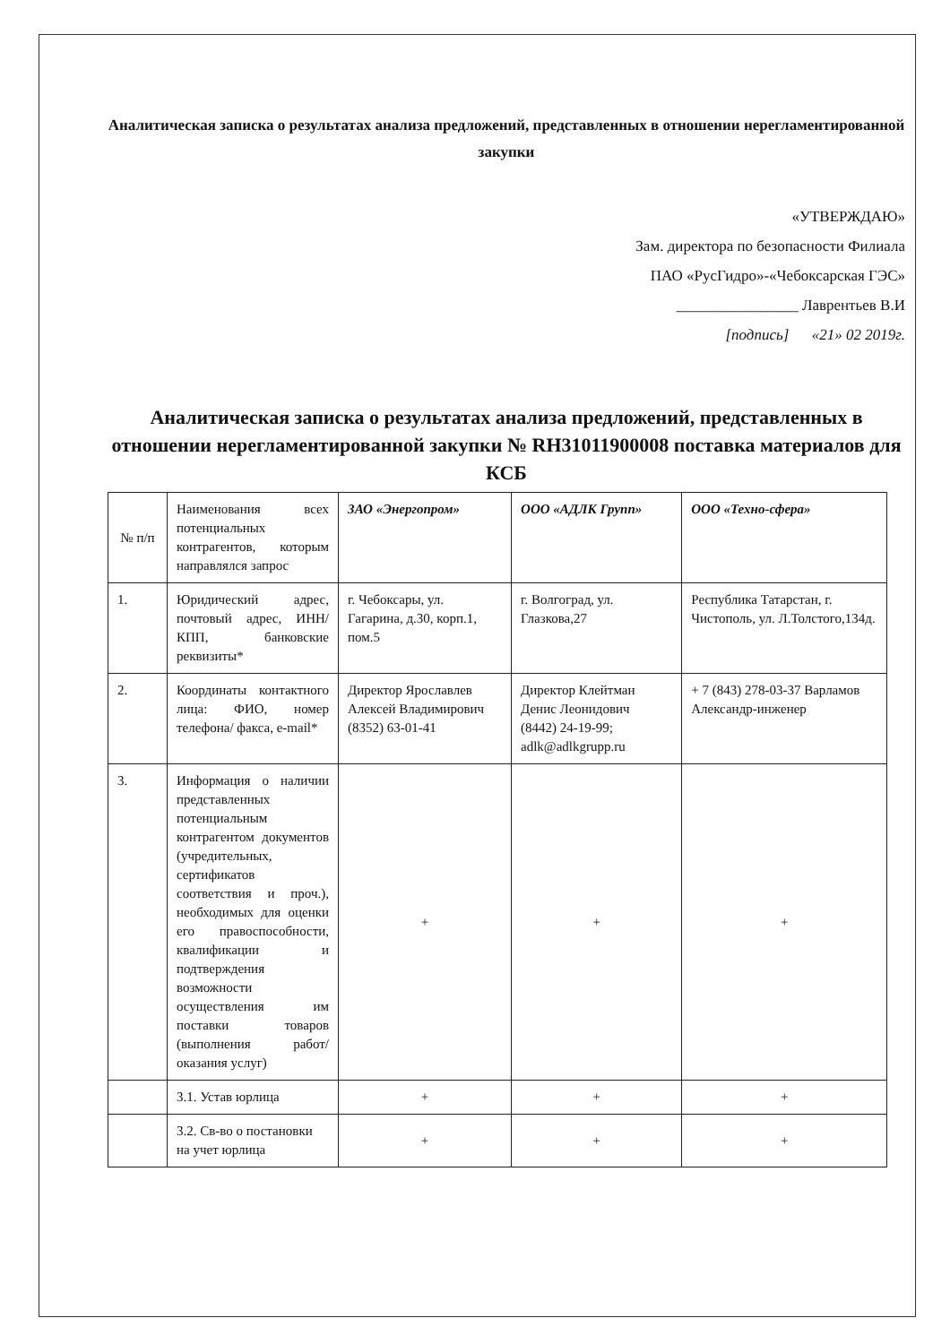Аналитическая записка о результатах анализа предложений, представленных в отношении нерегламентированной закупки
«УТВЕРЖДАЮ»
Зам. директора по безопасности Филиала
ПАО «РусГидро»-«Чебоксарская ГЭС»
________________ Лаврентьев В.И
[подпись] «21» 02 2019г.
Аналитическая записка о результатах анализа предложений, представленных в отношении нерегламентированной закупки № RH31011900008 поставка материалов для КСБ
| № п/п | Наименования всех потенциальных контрагентов, которым направлялся запрос | ЗАО «Энергопром» | ООО «АДЛК Групп» | ООО «Техно-сфера» |
| 1. | Юридический адрес, почтовый адрес, ИНН/КПП, банковские реквизиты* | г. Чебоксары, ул. Гагарина, д.30, корп.1, пом.5 | г. Волгоград, ул. Глазкова,27 | Республика Татарстан, г. Чистополь, ул. Л.Толстого,134д. |
| 2. | Координаты контактного лица: ФИО, номер телефона/ факса, e-mail* | Директор Ярославлев Алексей Владимирович (8352) 63-01-41 | Директор Клейтман Денис Леонидович (8442) 24-19-99; adlk@adlkgrupp.ru | + 7 (843) 278-03-37 Варламов Александр-инженер |
| 3. | Информация о наличии представленных потенциальным контрагентом документов (учредительных, сертификатов соответствия и проч.), необходимых для оценки его правоспособности, квалификации и подтверждения возможности осуществления им поставки товаров (выполнения работ/ оказания услуг) | + | + | + |
| | 3.1. Устав юрлица | + | + | + |
| | 3.2. Св-во о постановки на учет юрлица | + | + | + |